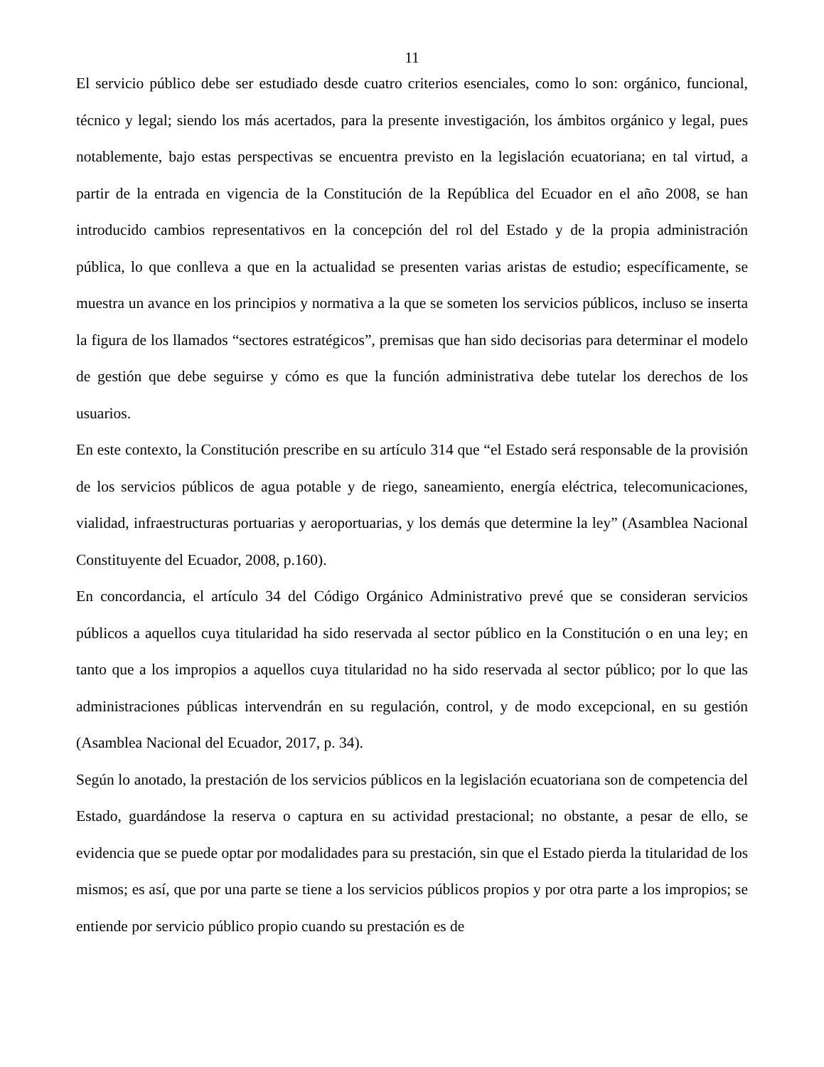11
El servicio público debe ser estudiado desde cuatro criterios esenciales, como lo son: orgánico, funcional, técnico y legal; siendo los más acertados, para la presente investigación, los ámbitos orgánico y legal, pues notablemente, bajo estas perspectivas se encuentra previsto en la legislación ecuatoriana; en tal virtud, a partir de la entrada en vigencia de la Constitución de la República del Ecuador en el año 2008, se han introducido cambios representativos en la concepción del rol del Estado y de la propia administración pública, lo que conlleva a que en la actualidad se presenten varias aristas de estudio; específicamente, se muestra un avance en los principios y normativa a la que se someten los servicios públicos, incluso se inserta la figura de los llamados “sectores estratégicos”, premisas que han sido decisorias para determinar el modelo de gestión que debe seguirse y cómo es que la función administrativa debe tutelar los derechos de los usuarios.
En este contexto, la Constitución prescribe en su artículo 314 que “el Estado será responsable de la provisión de los servicios públicos de agua potable y de riego, saneamiento, energía eléctrica, telecomunicaciones, vialidad, infraestructuras portuarias y aeroportuarias, y los demás que determine la ley” (Asamblea Nacional Constituyente del Ecuador, 2008, p.160).
En concordancia, el artículo 34 del Código Orgánico Administrativo prevé que se consideran servicios públicos a aquellos cuya titularidad ha sido reservada al sector público en la Constitución o en una ley; en tanto que a los impropios a aquellos cuya titularidad no ha sido reservada al sector público; por lo que las administraciones públicas intervendrán en su regulación, control, y de modo excepcional, en su gestión (Asamblea Nacional del Ecuador, 2017, p. 34).
Según lo anotado, la prestación de los servicios públicos en la legislación ecuatoriana son de competencia del Estado, guardándose la reserva o captura en su actividad prestacional; no obstante, a pesar de ello, se evidencia que se puede optar por modalidades para su prestación, sin que el Estado pierda la titularidad de los mismos; es así, que por una parte se tiene a los servicios públicos propios y por otra parte a los impropios; se entiende por servicio público propio cuando su prestación es de